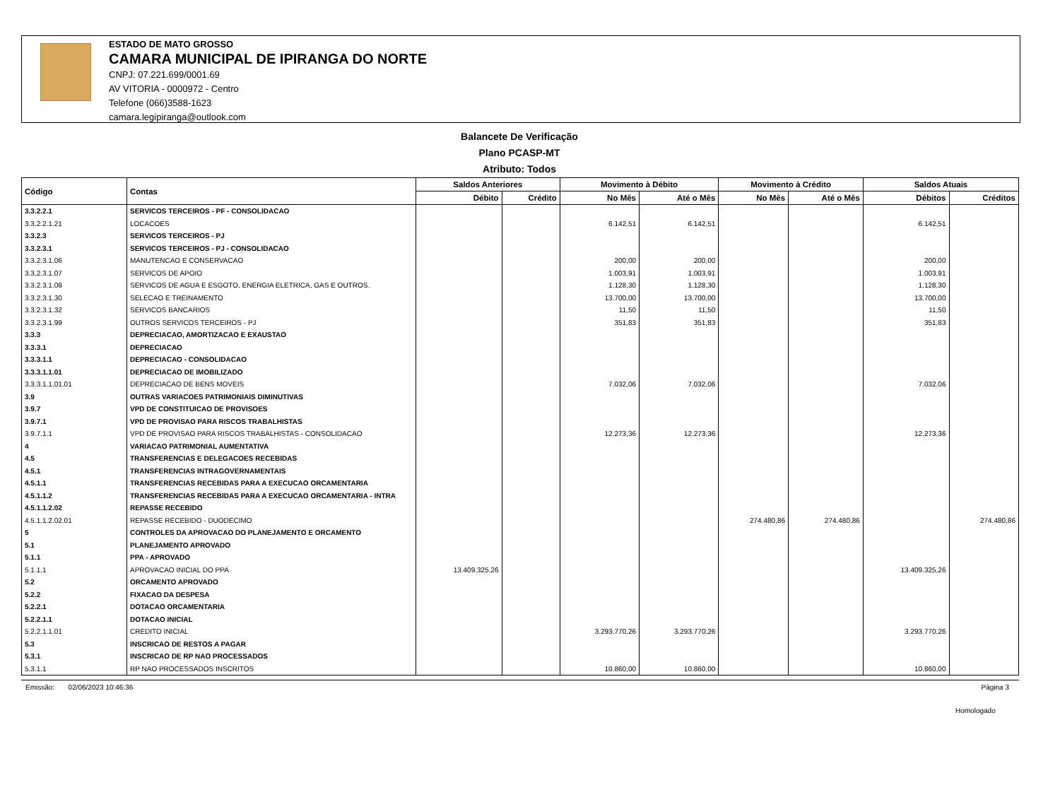ESTADO DE MATO GROSSO
CAMARA MUNICIPAL DE IPIRANGA DO NORTE
CNPJ: 07.221.699/0001.69
AV VITORIA - 0000972 - Centro
Telefone (066)3588-1623
camara.legipiranga@outlook.com
Balancete De Verificação
Plano PCASP-MT
Atributo: Todos
| Código | Contas | Saldos Anteriores | | Movimento à Débito | | Movimento à Crédito | | Saldos Atuais | |
| --- | --- | --- | --- | --- | --- | --- | --- | --- | --- |
| | | Débito | Crédito | No Mês | Até o Mês | No Mês | Até o Mês | Débitos | Créditos |
| 3.3.2.2.1 | SERVICOS TERCEIROS - PF - CONSOLIDACAO | | | | | | | | |
| 3.3.2.2.1.21 | LOCACOES | | | 6.142,51 | 6.142,51 | | | 6.142,51 | |
| 3.3.2.3 | SERVICOS TERCEIROS - PJ | | | | | | | | |
| 3.3.2.3.1 | SERVICOS TERCEIROS - PJ - CONSOLIDACAO | | | | | | | | |
| 3.3.2.3.1.06 | MANUTENCAO E CONSERVACAO | | | 200,00 | 200,00 | | | 200,00 | |
| 3.3.2.3.1.07 | SERVICOS DE APOIO | | | 1.003,91 | 1.003,91 | | | 1.003,91 | |
| 3.3.2.3.1.08 | SERVICOS DE AGUA E ESGOTO, ENERGIA ELETRICA, GAS E OUTROS. | | | 1.128,30 | 1.128,30 | | | 1.128,30 | |
| 3.3.2.3.1.30 | SELECAO E TREINAMENTO | | | 13.700,00 | 13.700,00 | | | 13.700,00 | |
| 3.3.2.3.1.32 | SERVICOS BANCARIOS | | | 11,50 | 11,50 | | | 11,50 | |
| 3.3.2.3.1.99 | OUTROS SERVICOS TERCEIROS - PJ | | | 351,83 | 351,83 | | | 351,83 | |
| 3.3.3 | DEPRECIACAO, AMORTIZACAO E EXAUSTAO | | | | | | | | |
| 3.3.3.1 | DEPRECIACAO | | | | | | | | |
| 3.3.3.1.1 | DEPRECIACAO - CONSOLIDACAO | | | | | | | | |
| 3.3.3.1.1.01 | DEPRECIACAO DE IMOBILIZADO | | | | | | | | |
| 3.3.3.1.1.01.01 | DEPRECIACAO DE BENS MOVEIS | | | 7.032,06 | 7.032,06 | | | 7.032,06 | |
| 3.9 | OUTRAS VARIACOES PATRIMONIAIS DIMINUTIVAS | | | | | | | | |
| 3.9.7 | VPD DE CONSTITUICAO DE PROVISOES | | | | | | | | |
| 3.9.7.1 | VPD DE PROVISAO PARA RISCOS TRABALHISTAS | | | | | | | | |
| 3.9.7.1.1 | VPD DE PROVISAO PARA RISCOS TRABALHISTAS - CONSOLIDACAO | | | 12.273,36 | 12.273,36 | | | 12.273,36 | |
| 4 | VARIACAO PATRIMONIAL AUMENTATIVA | | | | | | | | |
| 4.5 | TRANSFERENCIAS E DELEGACOES RECEBIDAS | | | | | | | | |
| 4.5.1 | TRANSFERENCIAS INTRAGOVERNAMENTAIS | | | | | | | | |
| 4.5.1.1 | TRANSFERENCIAS RECEBIDAS PARA A EXECUCAO ORCAMENTARIA | | | | | | | | |
| 4.5.1.1.2 | TRANSFERENCIAS RECEBIDAS PARA A EXECUCAO ORCAMENTARIA - INTRA | | | | | | | | |
| 4.5.1.1.2.02 | REPASSE RECEBIDO | | | | | | | | |
| 4.5.1.1.2.02.01 | REPASSE RECEBIDO - DUODECIMO | | | | | 274.480,86 | 274.480,86 | | 274.480,86 |
| 5 | CONTROLES DA APROVACAO DO PLANEJAMENTO E ORCAMENTO | | | | | | | | |
| 5.1 | PLANEJAMENTO APROVADO | | | | | | | | |
| 5.1.1 | PPA - APROVADO | | | | | | | | |
| 5.1.1.1 | APROVACAO INICIAL DO PPA | 13.409.325,26 | | | | | | 13.409.325,26 | |
| 5.2 | ORCAMENTO APROVADO | | | | | | | | |
| 5.2.2 | FIXACAO DA DESPESA | | | | | | | | |
| 5.2.2.1 | DOTACAO ORCAMENTARIA | | | | | | | | |
| 5.2.2.1.1 | DOTACAO INICIAL | | | | | | | | |
| 5.2.2.1.1.01 | CREDITO INICIAL | | | 3.293.770,26 | 3.293.770,26 | | | 3.293.770,26 | |
| 5.3 | INSCRICAO DE RESTOS A PAGAR | | | | | | | | |
| 5.3.1 | INSCRICAO DE RP NAO PROCESSADOS | | | | | | | | |
| 5.3.1.1 | RP NAO PROCESSADOS INSCRITOS | | | 10.860,00 | 10.860,00 | | | 10.860,00 | |
Emissão: 02/06/2023 10:46:36 Página 3
Homologado